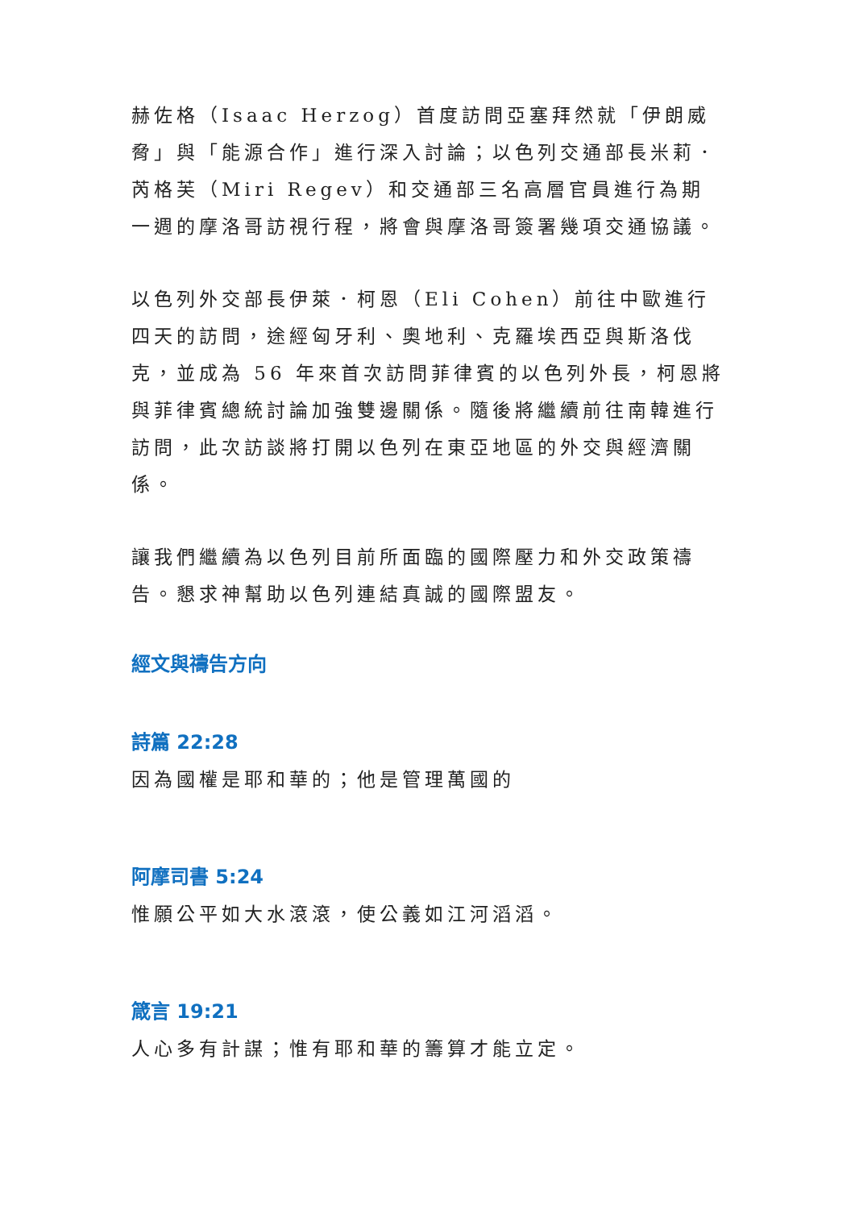赫佐格（Isaac Herzog）首度訪問亞塞拜然就「伊朗威脅」與「能源合作」進行深入討論；以色列交通部長米莉．芮格芙（Miri Regev）和交通部三名高層官員進行為期一週的摩洛哥訪視行程，將會與摩洛哥簽署幾項交通協議。
以色列外交部長伊萊．柯恩（Eli Cohen）前往中歐進行四天的訪問，途經匈牙利、奧地利、克羅埃西亞與斯洛伐克，並成為 56 年來首次訪問菲律賓的以色列外長，柯恩將與菲律賓總統討論加強雙邊關係。隨後將繼續前往南韓進行訪問，此次訪談將打開以色列在東亞地區的外交與經濟關係。
讓我們繼續為以色列目前所面臨的國際壓力和外交政策禱告。懇求神幫助以色列連結真誠的國際盟友。
經文與禱告方向
詩篇 22:28
因為國權是耶和華的；他是管理萬國的
阿摩司書 5:24
惟願公平如大水滾滾，使公義如江河滔滔。
箴言 19:21
人心多有計謀；惟有耶和華的籌算才能立定。